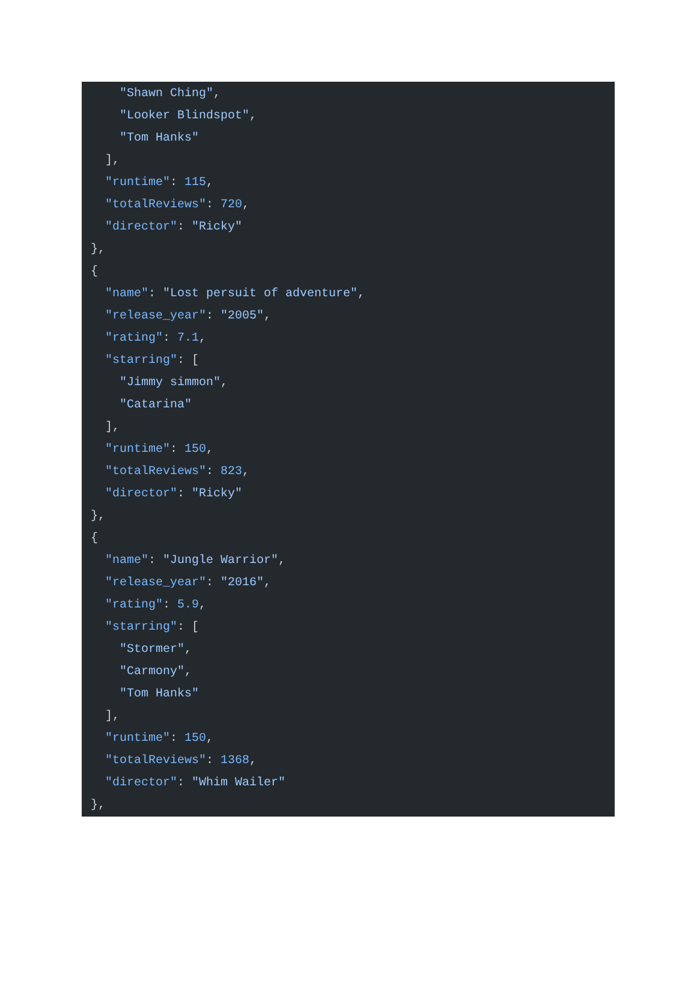"Shawn Ching",
    "Looker Blindspot",
    "Tom Hanks"
  ],
  "runtime": 115,
  "totalReviews": 720,
  "director": "Ricky"
},
{
  "name": "Lost persuit of adventure",
  "release_year": "2005",
  "rating": 7.1,
  "starring": [
    "Jimmy simmon",
    "Catarina"
  ],
  "runtime": 150,
  "totalReviews": 823,
  "director": "Ricky"
},
{
  "name": "Jungle Warrior",
  "release_year": "2016",
  "rating": 5.9,
  "starring": [
    "Stormer",
    "Carmony",
    "Tom Hanks"
  ],
  "runtime": 150,
  "totalReviews": 1368,
  "director": "Whim Wailer"
},